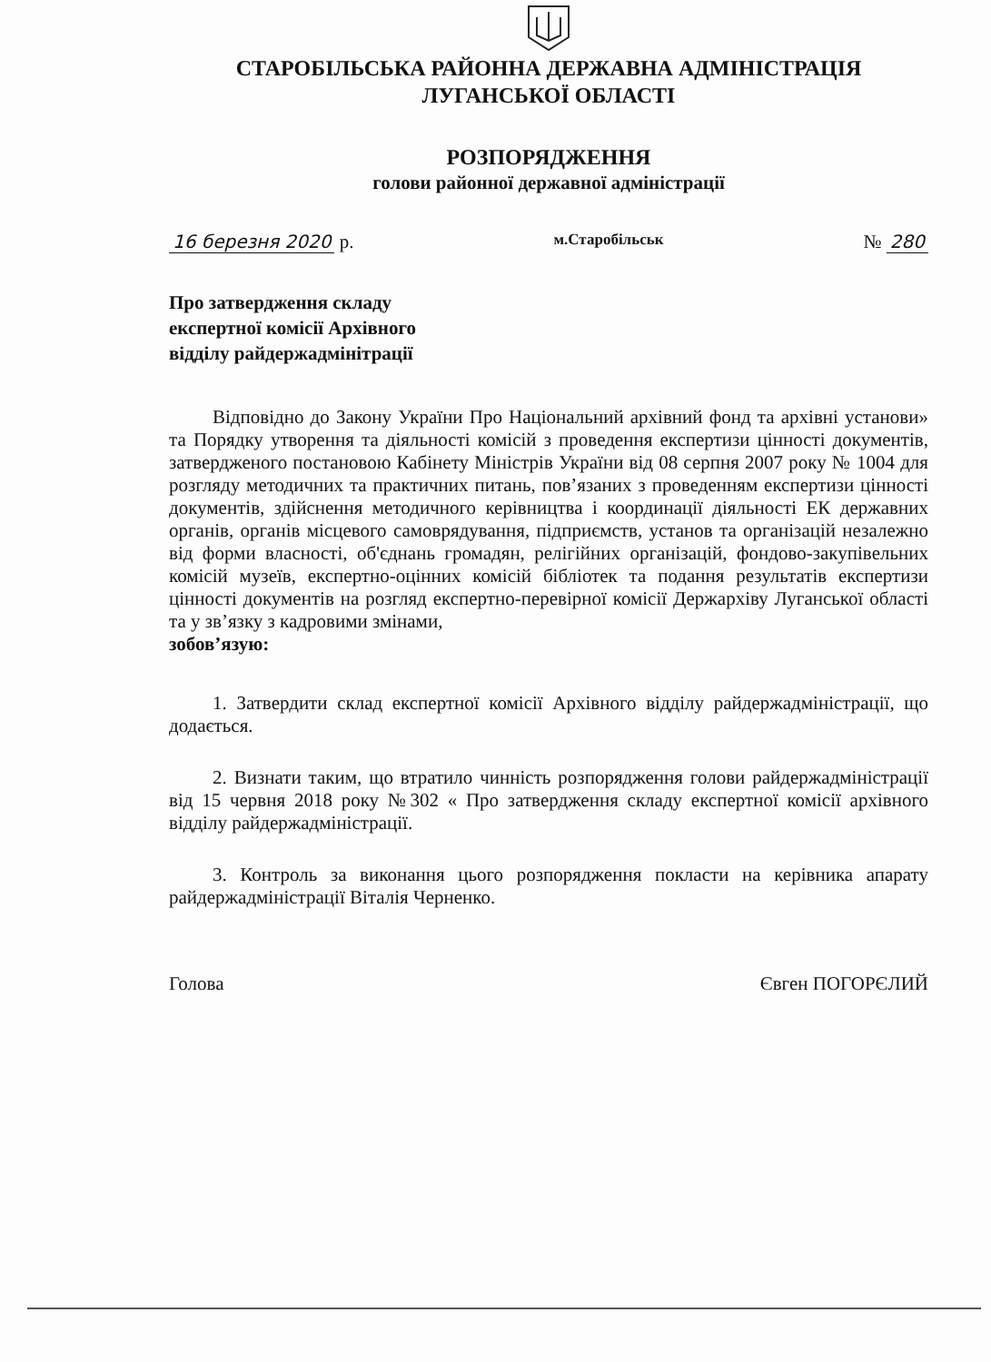СТАРОБІЛЬСЬКА РАЙОННА ДЕРЖАВНА АДМІНІСТРАЦІЯ
ЛУГАНСЬКОЇ ОБЛАСТІ
РОЗПОРЯДЖЕННЯ
голови районної державної адміністрації
16 березня 2020 р. м.Старобільськ № 280
Про затвердження складу
експертної комісії Архівного
відділу райдержадмінітрації
Відповідно до Закону України Про Національний архівний фонд та архівні установи» та Порядку утворення та діяльності комісій з проведення експертизи цінності документів, затвердженого постановою Кабінету Міністрів України від 08 серпня 2007 року № 1004 для розгляду методичних та практичних питань, пов’язаних з проведенням експертизи цінності документів, здійснення методичного керівництва і координації діяльності ЕК державних органів, органів місцевого самоврядування, підприємств, установ та організацій незалежно від форми власності, об'єднань громадян, релігійних організацій, фондово-закупівельних комісій музеїв, експертно-оцінних комісій бібліотек та подання результатів експертизи цінності документів на розгляд експертно-перевірної комісії Держархіву Луганської області та у зв’язку з кадровими змінами,
зобов’язую:
1. Затвердити склад експертної комісії Архівного відділу райдержадміністрації, що додається.
2. Визнати таким, що втратило чинність розпорядження голови райдержадміністрації від 15 червня 2018 року №302 « Про затвердження складу експертної комісії архівного відділу райдержадміністрації.
3. Контроль за виконання цього розпорядження покласти на керівника апарату райдержадміністрації Віталія Черненко.
Голова Євген ПОГОРЄЛИЙ